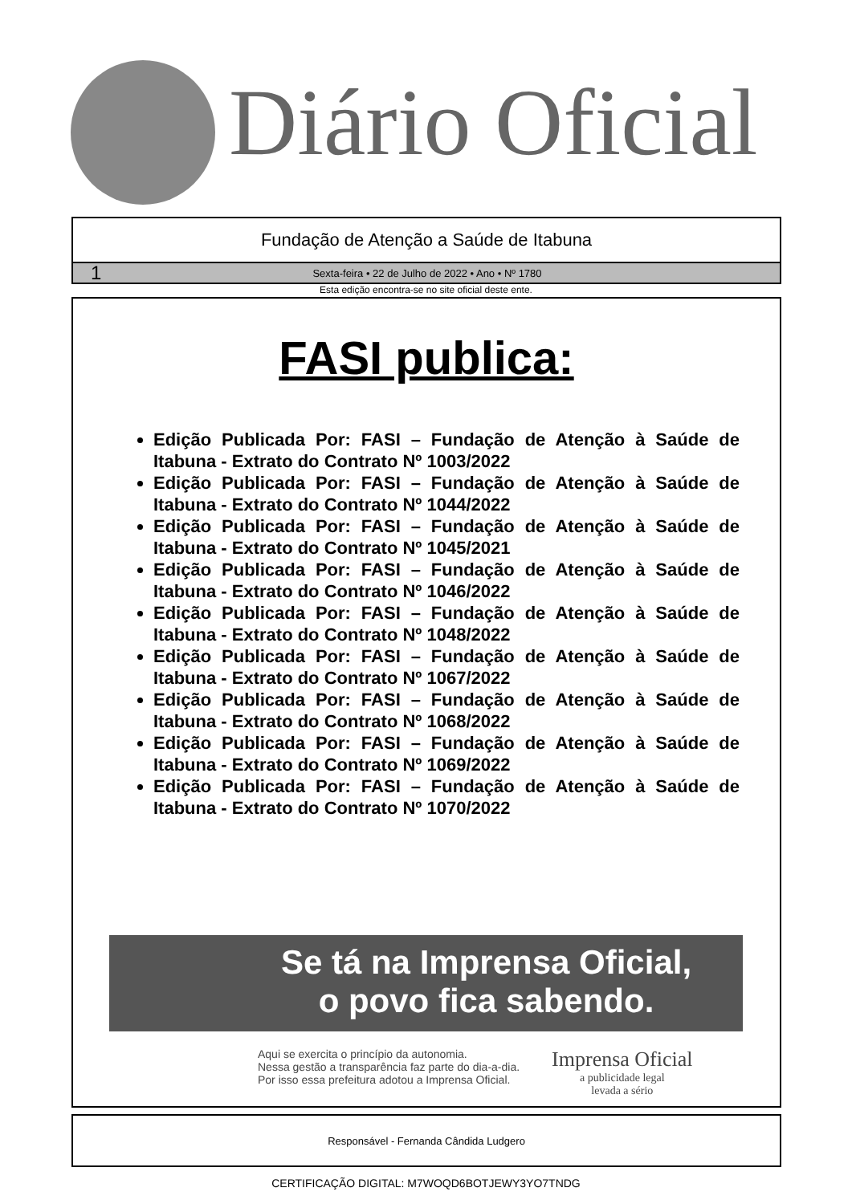Diário Oficial
Fundação de Atenção a Saúde de Itabuna
1 Sexta-feira • 22 de Julho de 2022 • Ano • Nº 1780
Esta edição encontra-se no site oficial deste ente.
FASI publica:
Edição Publicada Por: FASI – Fundação de Atenção à Saúde de Itabuna - Extrato do Contrato Nº 1003/2022
Edição Publicada Por: FASI – Fundação de Atenção à Saúde de Itabuna - Extrato do Contrato Nº 1044/2022
Edição Publicada Por: FASI – Fundação de Atenção à Saúde de Itabuna - Extrato do Contrato Nº 1045/2021
Edição Publicada Por: FASI – Fundação de Atenção à Saúde de Itabuna - Extrato do Contrato Nº 1046/2022
Edição Publicada Por: FASI – Fundação de Atenção à Saúde de Itabuna - Extrato do Contrato Nº 1048/2022
Edição Publicada Por: FASI – Fundação de Atenção à Saúde de Itabuna - Extrato do Contrato Nº 1067/2022
Edição Publicada Por: FASI – Fundação de Atenção à Saúde de Itabuna - Extrato do Contrato Nº 1068/2022
Edição Publicada Por: FASI – Fundação de Atenção à Saúde de Itabuna - Extrato do Contrato Nº 1069/2022
Edição Publicada Por: FASI – Fundação de Atenção à Saúde de Itabuna - Extrato do Contrato Nº 1070/2022
Se tá na Imprensa Oficial,
o povo fica sabendo.
Aqui se exercita o princípio da autonomia.
Nessa gestão a transparência faz parte do dia-a-dia.
Por isso essa prefeitura adotou a Imprensa Oficial.
Imprensa Oficial
a publicidade legal
levada a sério
Responsável - Fernanda Cândida Ludgero
CERTIFICAÇÃO DIGITAL: M7WOQD6BOTJEWY3YO7TNDG